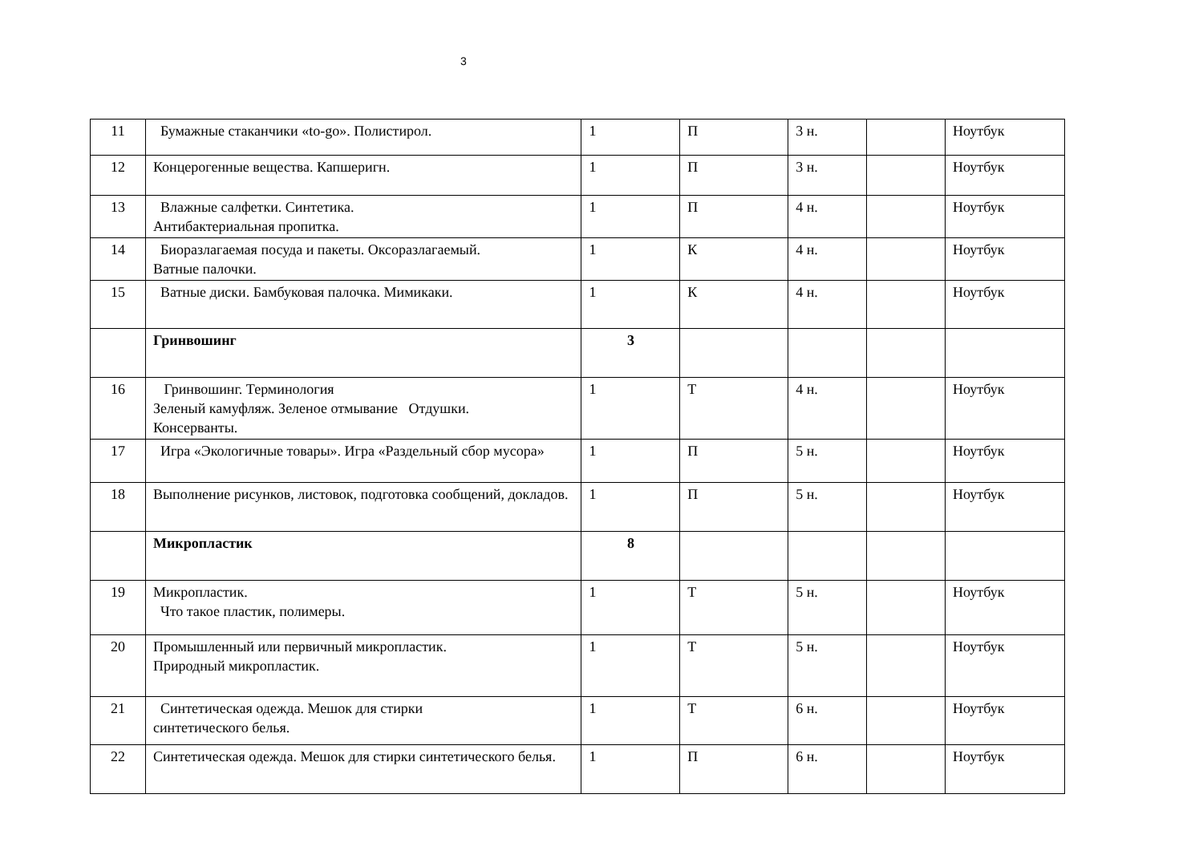3
| 11 | Бумажные стаканчики «to-go». Полистирол. | 1 | П | 3 н. | | Ноутбук |
| 12 | Концерогенные вещества. Капшеригн. | 1 | П | 3 н. | | Ноутбук |
| 13 | Влажные салфетки. Синтетика. Антибактериальная пропитка. | 1 | П | 4 н. | | Ноутбук |
| 14 | Биоразлагаемая посуда и пакеты. Оксоразлагаемый. Ватные палочки. | 1 | К | 4 н. | | Ноутбук |
| 15 | Ватные диски. Бамбуковая палочка. Мимикаки. | 1 | К | 4 н. | | Ноутбук |
| | Гринвошинг | 3 | | | | |
| 16 | Гринвошинг. Терминология Зеленый камуфляж. Зеленое отмывание Отдушки. Консерванты. | 1 | Т | 4 н. | | Ноутбук |
| 17 | Игра «Экологичные товары». Игра «Раздельный сбор мусора» | 1 | П | 5 н. | | Ноутбук |
| 18 | Выполнение рисунков, листовок, подготовка сообщений, докладов. | 1 | П | 5 н. | | Ноутбук |
| | Микропластик | 8 | | | | |
| 19 | Микропластик. Что такое пластик, полимеры. | 1 | Т | 5 н. | | Ноутбук |
| 20 | Промышленный или первичный микропластик. Природный микропластик. | 1 | Т | 5 н. | | Ноутбук |
| 21 | Синтетическая одежда. Мешок для стирки синтетического белья. | 1 | Т | 6 н. | | Ноутбук |
| 22 | Синтетическая одежда. Мешок для стирки синтетического белья. | 1 | П | 6 н. | | Ноутбук |